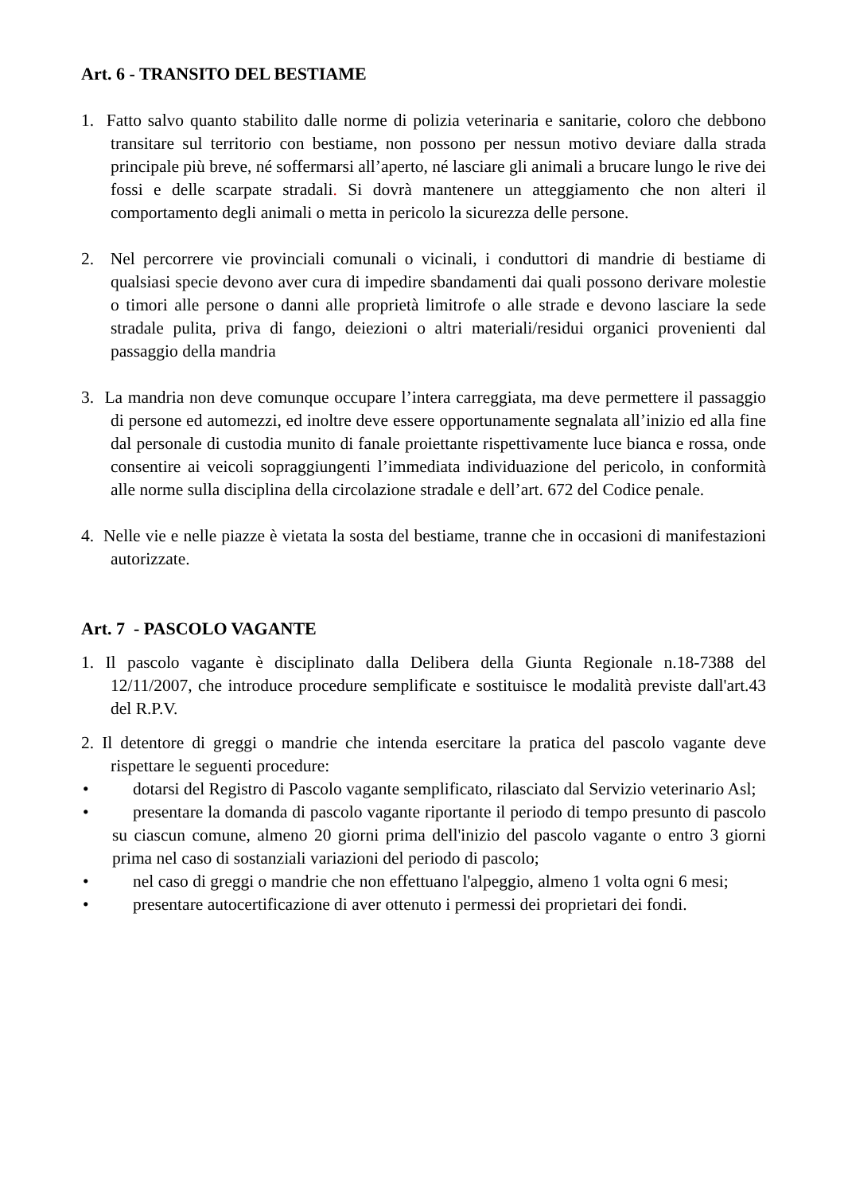Art. 6 - TRANSITO DEL BESTIAME
1. Fatto salvo quanto stabilito dalle norme di polizia veterinaria e sanitarie, coloro che debbono transitare sul territorio con bestiame, non possono per nessun motivo deviare dalla strada principale più breve, né soffermarsi all’aperto, né lasciare gli animali a brucare lungo le rive dei fossi e delle scarpate stradali. Si dovrà mantenere un atteggiamento che non alteri il comportamento degli animali o metta in pericolo la sicurezza delle persone.
2. Nel percorrere vie provinciali comunali o vicinali, i conduttori di mandrie di bestiame di qualsiasi specie devono aver cura di impedire sbandamenti dai quali possono derivare molestie o timori alle persone o danni alle proprietà limitrofe o alle strade e devono lasciare la sede stradale pulita, priva di fango, deiezioni o altri materiali/residui organici provenienti dal passaggio della mandria
3. La mandria non deve comunque occupare l’intera carreggiata, ma deve permettere il passaggio di persone ed automezzi, ed inoltre deve essere opportunamente segnalata all’inizio ed alla fine dal personale di custodia munito di fanale proiettante rispettivamente luce bianca e rossa, onde consentire ai veicoli sopraggiungenti l’immediata individuazione del pericolo, in conformità alle norme sulla disciplina della circolazione stradale e dell’art. 672 del Codice penale.
4. Nelle vie e nelle piazze è vietata la sosta del bestiame, tranne che in occasioni di manifestazioni autorizzate.
Art. 7 - PASCOLO VAGANTE
1. Il pascolo vagante è disciplinato dalla Delibera della Giunta Regionale n.18-7388 del 12/11/2007, che introduce procedure semplificate e sostituisce le modalità previste dall'art.43 del R.P.V.
2. Il detentore di greggi o mandrie che intenda esercitare la pratica del pascolo vagante deve rispettare le seguenti procedure:
• dotarsi del Registro di Pascolo vagante semplificato, rilasciato dal Servizio veterinario Asl;
• presentare la domanda di pascolo vagante riportante il periodo di tempo presunto di pascolo su ciascun comune, almeno 20 giorni prima dell'inizio del pascolo vagante o entro 3 giorni prima nel caso di sostanziali variazioni del periodo di pascolo;
• nel caso di greggi o mandrie che non effettuano l'alpeggio, almeno 1 volta ogni 6 mesi;
• presentare autocertificazione di aver ottenuto i permessi dei proprietari dei fondi.